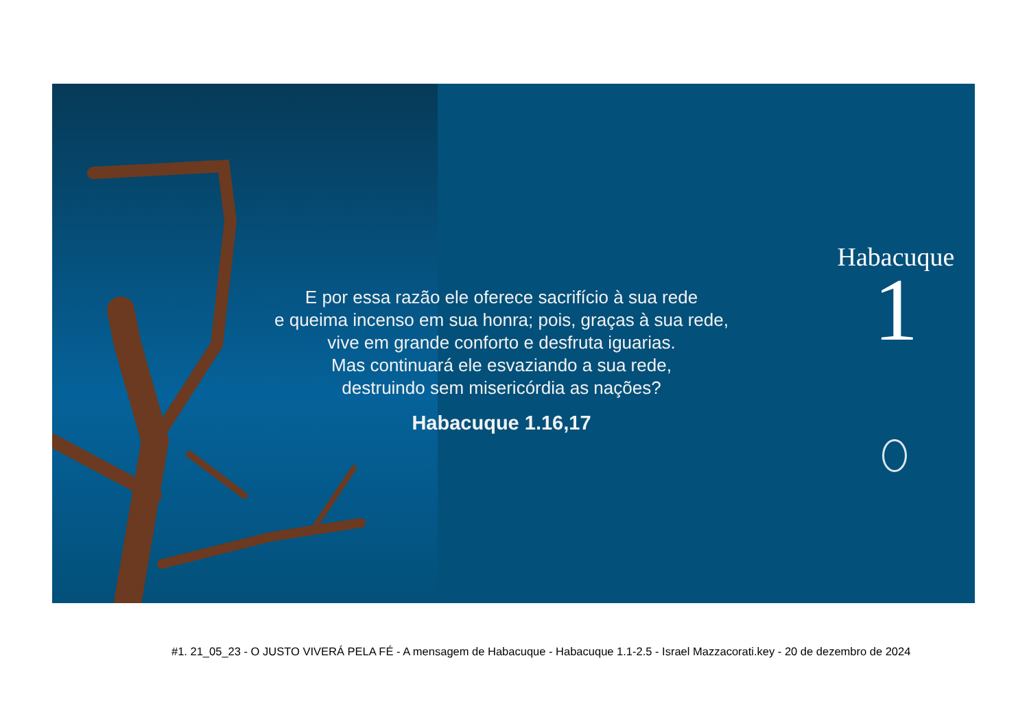E por essa razão ele oferece sacrifício à sua rede
e queima incenso em sua honra; pois, graças à sua rede,
vive em grande conforto e desfruta iguarias.
Mas continuará ele esvaziando a sua rede,
destruindo sem misericórdia as nações?
Habacuque 1.16,17
Habacuque
1
#1. 21_05_23 - O JUSTO VIVERÁ PELA FÉ - A mensagem de Habacuque - Habacuque 1.1-2.5 - Israel Mazzacorati.key - 20 de dezembro de 2024